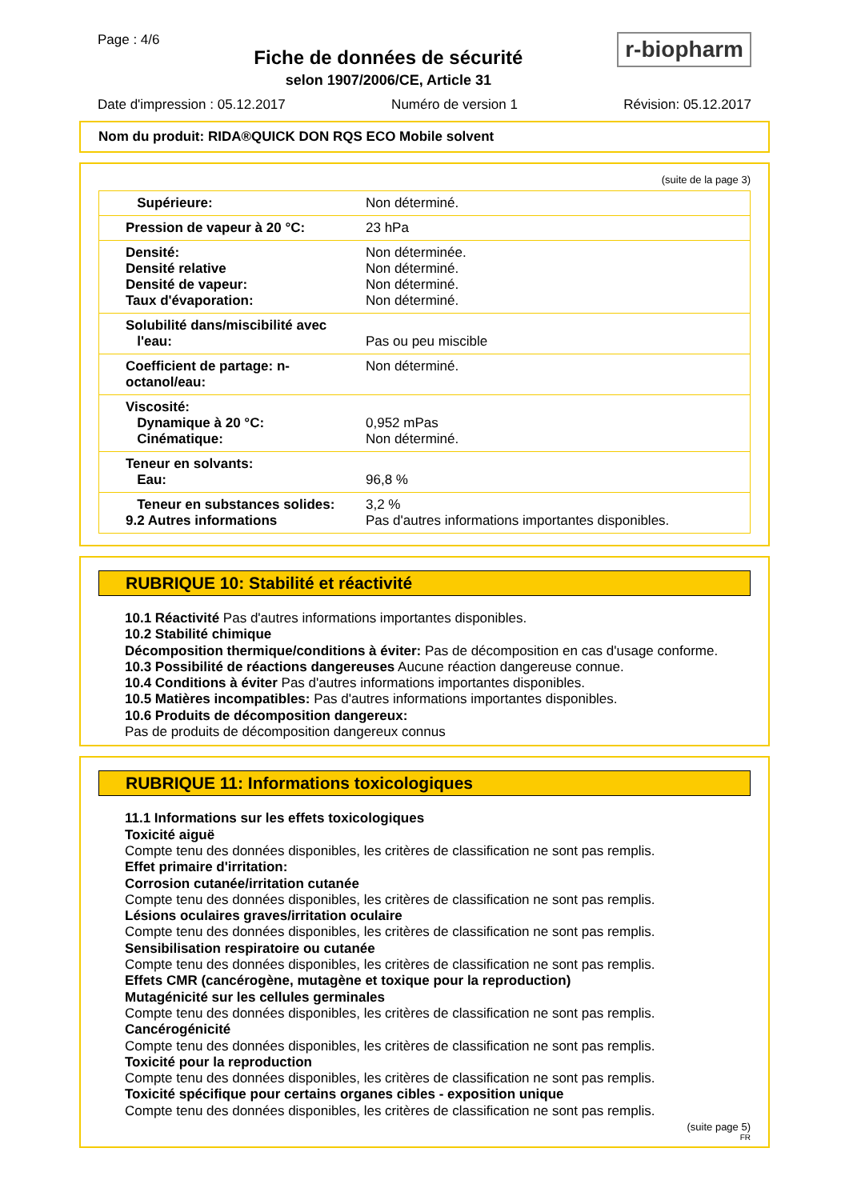Page : 4/6
Fiche de données de sécurité
selon 1907/2006/CE, Article 31
r-biopharm
Date d'impression : 05.12.2017 Numéro de version 1 Révision: 05.12.2017
Nom du produit: RIDA®QUICK DON RQS ECO Mobile solvent
(suite de la page 3)
| Supérieure: | Non déterminé. |
| Pression de vapeur à 20 °C: | 23 hPa |
| Densité: Densité relative Densité de vapeur: Taux d'évaporation: | Non déterminée. Non déterminé. Non déterminé. Non déterminé. |
| Solubilité dans/miscibilité avec l'eau: | Pas ou peu miscible |
| Coefficient de partage: n-octanol/eau: | Non déterminé. |
| Viscosité: Dynamique à 20 °C: Cinématique: | 0,952 mPas Non déterminé. |
| Teneur en solvants: Eau: | 96,8 % |
| Teneur en substances solides: 9.2 Autres informations | 3,2 % Pas d'autres informations importantes disponibles. |
RUBRIQUE 10: Stabilité et réactivité
10.1 Réactivité Pas d'autres informations importantes disponibles.
10.2 Stabilité chimique
Décomposition thermique/conditions à éviter: Pas de décomposition en cas d'usage conforme.
10.3 Possibilité de réactions dangereuses Aucune réaction dangereuse connue.
10.4 Conditions à éviter Pas d'autres informations importantes disponibles.
10.5 Matières incompatibles: Pas d'autres informations importantes disponibles.
10.6 Produits de décomposition dangereux:
Pas de produits de décomposition dangereux connus
RUBRIQUE 11: Informations toxicologiques
11.1 Informations sur les effets toxicologiques
Toxicité aiguë
Compte tenu des données disponibles, les critères de classification ne sont pas remplis.
Effet primaire d'irritation:
Corrosion cutanée/irritation cutanée
Compte tenu des données disponibles, les critères de classification ne sont pas remplis.
Lésions oculaires graves/irritation oculaire
Compte tenu des données disponibles, les critères de classification ne sont pas remplis.
Sensibilisation respiratoire ou cutanée
Compte tenu des données disponibles, les critères de classification ne sont pas remplis.
Effets CMR (cancérogène, mutagène et toxique pour la reproduction)
Mutagénicité sur les cellules germinales
Compte tenu des données disponibles, les critères de classification ne sont pas remplis.
Cancérogénicité
Compte tenu des données disponibles, les critères de classification ne sont pas remplis.
Toxicité pour la reproduction
Compte tenu des données disponibles, les critères de classification ne sont pas remplis.
Toxicité spécifique pour certains organes cibles - exposition unique
Compte tenu des données disponibles, les critères de classification ne sont pas remplis.
(suite page 5)
FR